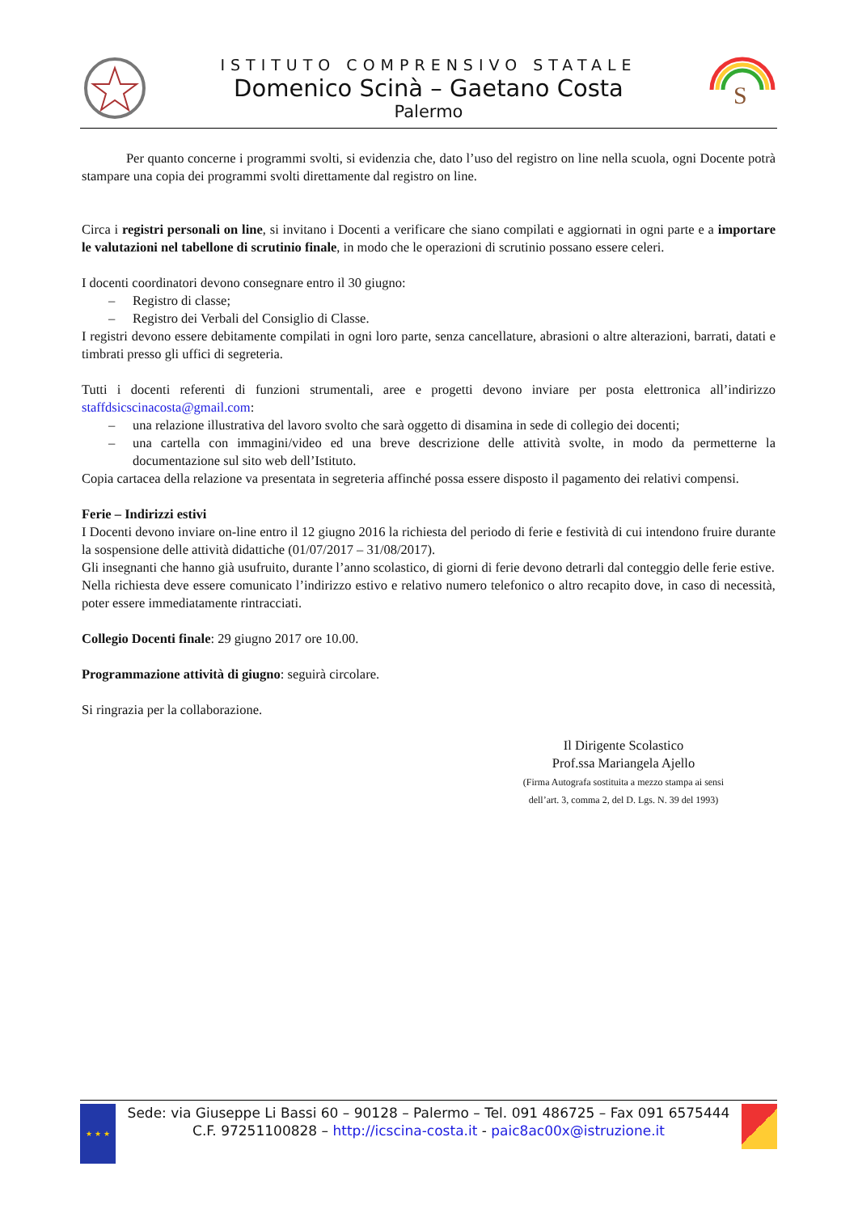ISTITUTO COMPRENSIVO STATALE
Domenico Scinà – Gaetano Costa
Palermo
S
Per quanto concerne i programmi svolti, si evidenzia che, dato l’uso del registro on line nella scuola, ogni Docente potrà stampare una copia dei programmi svolti direttamente dal registro on line.
Circa i registri personali on line, si invitano i Docenti a verificare che siano compilati e aggiornati in ogni parte e a importare le valutazioni nel tabellone di scrutinio finale, in modo che le operazioni di scrutinio possano essere celeri.
I docenti coordinatori devono consegnare entro il 30 giugno:
– Registro di classe;
– Registro dei Verbali del Consiglio di Classe.
I registri devono essere debitamente compilati in ogni loro parte, senza cancellature, abrasioni o altre alterazioni, barrati, datati e timbrati presso gli uffici di segreteria.
Tutti i docenti referenti di funzioni strumentali, aree e progetti devono inviare per posta elettronica all’indirizzo staffdsicscinacosta@gmail.com:
– una relazione illustrativa del lavoro svolto che sarà oggetto di disamina in sede di collegio dei docenti;
– una cartella con immagini/video ed una breve descrizione delle attività svolte, in modo da permetterne la documentazione sul sito web dell’Istituto.
Copia cartacea della relazione va presentata in segreteria affinché possa essere disposto il pagamento dei relativi compensi.
Ferie – Indirizzi estivi
I Docenti devono inviare on-line entro il 12 giugno 2016 la richiesta del periodo di ferie e festività di cui intendono fruire durante la sospensione delle attività didattiche (01/07/2017 – 31/08/2017).
Gli insegnanti che hanno già usufruito, durante l’anno scolastico, di giorni di ferie devono detrarli dal conteggio delle ferie estive.
Nella richiesta deve essere comunicato l’indirizzo estivo e relativo numero telefonico o altro recapito dove, in caso di necessità, poter essere immediatamente rintracciati.
Collegio Docenti finale: 29 giugno 2017 ore 10.00.
Programmazione attività di giugno: seguirà circolare.
Si ringrazia per la collaborazione.
Il Dirigente Scolastico
Prof.ssa Mariangela Ajello
(Firma Autografa sostituita a mezzo stampa ai sensi
dell’art. 3, comma 2, del D. Lgs. N. 39 del 1993)
★ ★ ★
Sede: via Giuseppe Li Bassi 60 – 90128 – Palermo – Tel. 091 486725 – Fax 091 6575444
C.F. 97251100828 – http://icscina-costa.it - paic8ac00x@istruzione.it